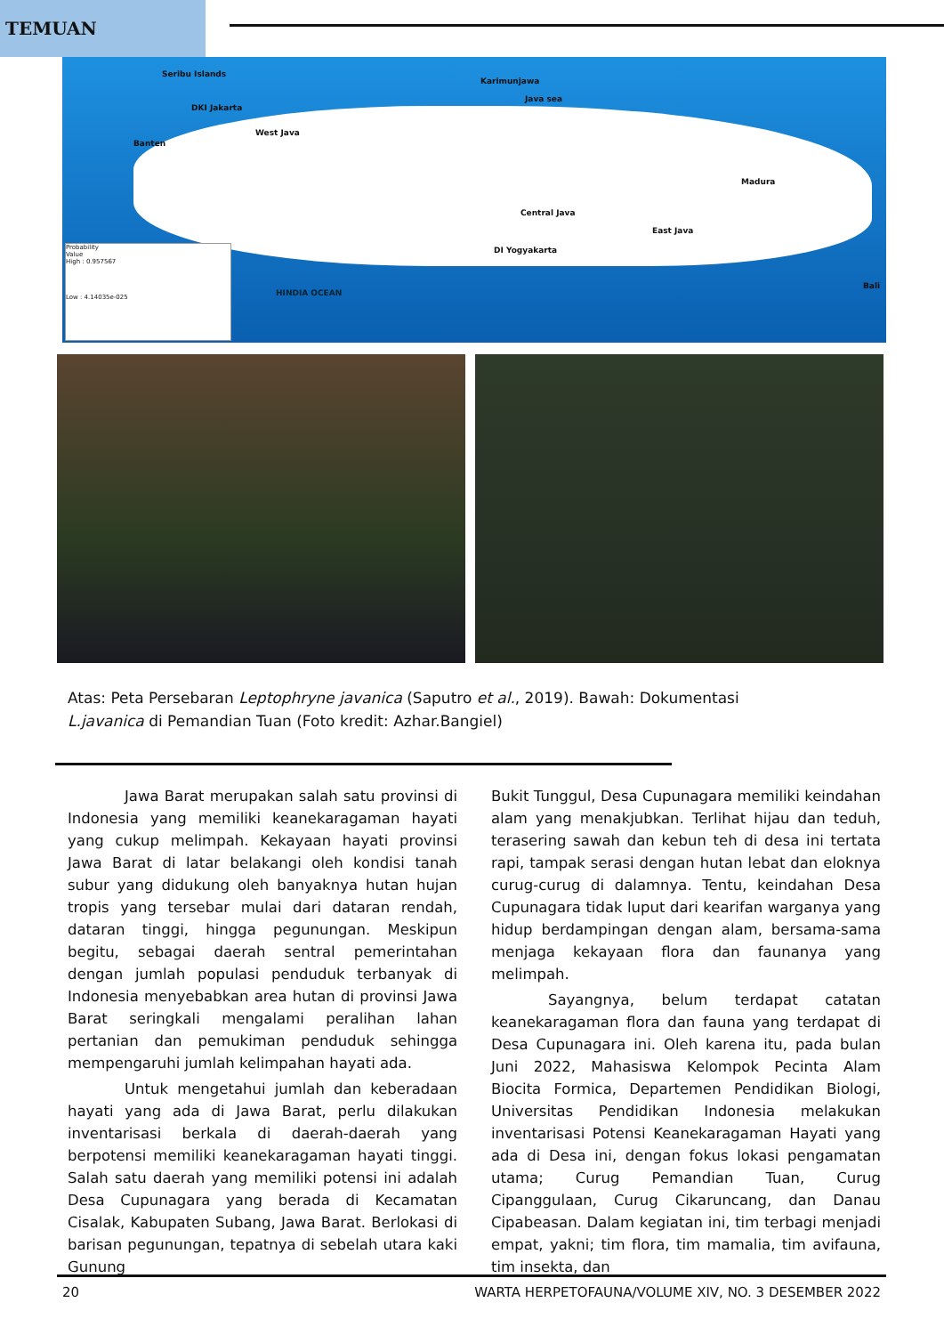TEMUAN
Seribu Islands
DKI Jakarta
Banten
West Java
Karimunjawa
Java sea
Central Java
DI Yogyakarta
East Java
Madura
Bali
HINDIA OCEAN
Probability
Value
High : 0.957567
Low : 4.14035e-025
Atas: Peta Persebaran Leptophryne javanica (Saputro et al., 2019). Bawah: Dokumentasi
L.javanica di Pemandian Tuan (Foto kredit: Azhar.Bangiel)
Jawa Barat merupakan salah satu provinsi di Indonesia yang memiliki keanekaragaman hayati yang cukup melimpah. Kekayaan hayati provinsi Jawa Barat di latar belakangi oleh kondisi tanah subur yang didukung oleh banyaknya hutan hujan tropis yang tersebar mulai dari dataran rendah, dataran tinggi, hingga pegunungan. Meskipun begitu, sebagai daerah sentral pemerintahan dengan jumlah populasi penduduk terbanyak di Indonesia menyebabkan area hutan di provinsi Jawa Barat seringkali mengalami peralihan lahan pertanian dan pemukiman penduduk sehingga mempengaruhi jumlah kelimpahan hayati ada.
Untuk mengetahui jumlah dan keberadaan hayati yang ada di Jawa Barat, perlu dilakukan inventarisasi berkala di daerah-daerah yang berpotensi memiliki keanekaragaman hayati tinggi. Salah satu daerah yang memiliki potensi ini adalah Desa Cupunagara yang berada di Kecamatan Cisalak, Kabupaten Subang, Jawa Barat. Berlokasi di barisan pegunungan, tepatnya di sebelah utara kaki Gunung
Bukit Tunggul, Desa Cupunagara memiliki keindahan alam yang menakjubkan. Terlihat hijau dan teduh, terasering sawah dan kebun teh di desa ini tertata rapi, tampak serasi dengan hutan lebat dan eloknya curug-curug di dalamnya. Tentu, keindahan Desa Cupunagara tidak luput dari kearifan warganya yang hidup berdampingan dengan alam, bersama-sama menjaga kekayaan flora dan faunanya yang melimpah.
Sayangnya, belum terdapat catatan keanekaragaman flora dan fauna yang terdapat di Desa Cupunagara ini. Oleh karena itu, pada bulan Juni 2022, Mahasiswa Kelompok Pecinta Alam Biocita Formica, Departemen Pendidikan Biologi, Universitas Pendidikan Indonesia melakukan inventarisasi Potensi Keanekaragaman Hayati yang ada di Desa ini, dengan fokus lokasi pengamatan utama; Curug Pemandian Tuan, Curug Cipanggulaan, Curug Cikaruncang, dan Danau Cipabeasan. Dalam kegiatan ini, tim terbagi menjadi empat, yakni; tim flora, tim mamalia, tim avifauna, tim insekta, dan
20 WARTA HERPETOFAUNA/VOLUME XIV, NO. 3 DESEMBER 2022